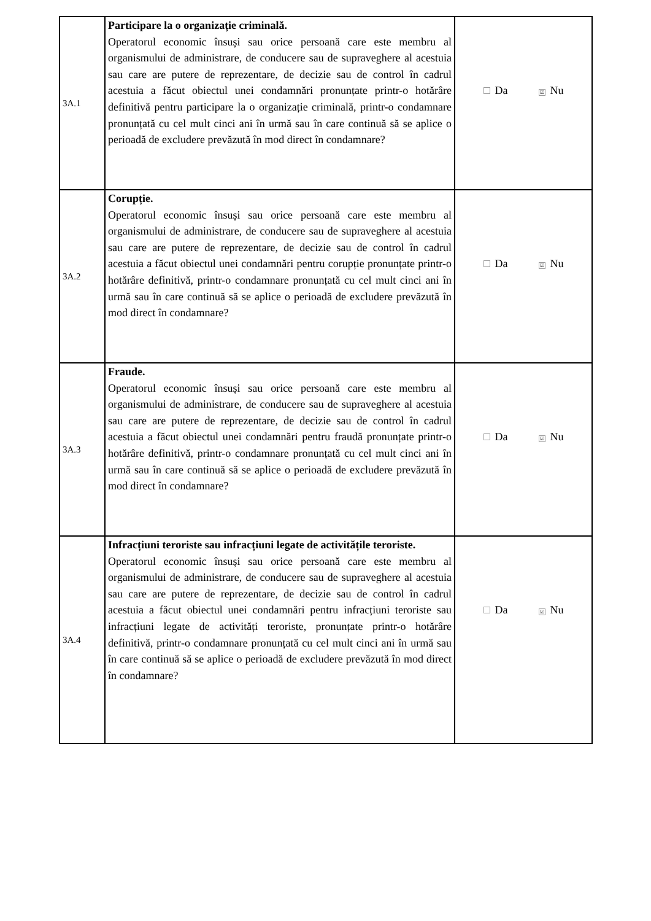| 3A.1 | Participare la o organizație criminală. Operatorul economic însuși sau orice persoană care este membru al organismului de administrare, de conducere sau de supraveghere al acestuia sau care are putere de reprezentare, de decizie sau de control în cadrul acestuia a făcut obiectul unei condamnări pronunțate printr-o hotărâre definitivă pentru participare la o organizație criminală, printr-o condamnare pronunțată cu cel mult cinci ani în urmă sau în care continuă să se aplice o perioadă de excludere prevăzută în mod direct în condamnare? | Da ☑ Nu |
| 3A.2 | Corupție. Operatorul economic însuși sau orice persoană care este membru al organismului de administrare, de conducere sau de supraveghere al acestuia sau care are putere de reprezentare, de decizie sau de control în cadrul acestuia a făcut obiectul unei condamnări pentru corupție pronunțate printr-o hotărâre definitivă, printr-o condamnare pronunțată cu cel mult cinci ani în urmă sau în care continuă să se aplice o perioadă de excludere prevăzută în mod direct în condamnare? | Da ☑ Nu |
| 3A.3 | Fraude. Operatorul economic însuși sau orice persoană care este membru al organismului de administrare, de conducere sau de supraveghere al acestuia sau care are putere de reprezentare, de decizie sau de control în cadrul acestuia a făcut obiectul unei condamnări pentru fraudă pronunțate printr-o hotărâre definitivă, printr-o condamnare pronunțată cu cel mult cinci ani în urmă sau în care continuă să se aplice o perioadă de excludere prevăzută în mod direct în condamnare? | Da ☑ Nu |
| 3A.4 | Infracțiuni teroriste sau infracțiuni legate de activitățile teroriste. Operatorul economic însuși sau orice persoană care este membru al organismului de administrare, de conducere sau de supraveghere al acestuia sau care are putere de reprezentare, de decizie sau de control în cadrul acestuia a făcut obiectul unei condamnări pentru infracțiuni teroriste sau infracțiuni legate de activități teroriste, pronunțate printr-o hotărâre definitivă, printr-o condamnare pronunțată cu cel mult cinci ani în urmă sau în care continuă să se aplice o perioadă de excludere prevăzută în mod direct în condamnare? | Da ☑ Nu |